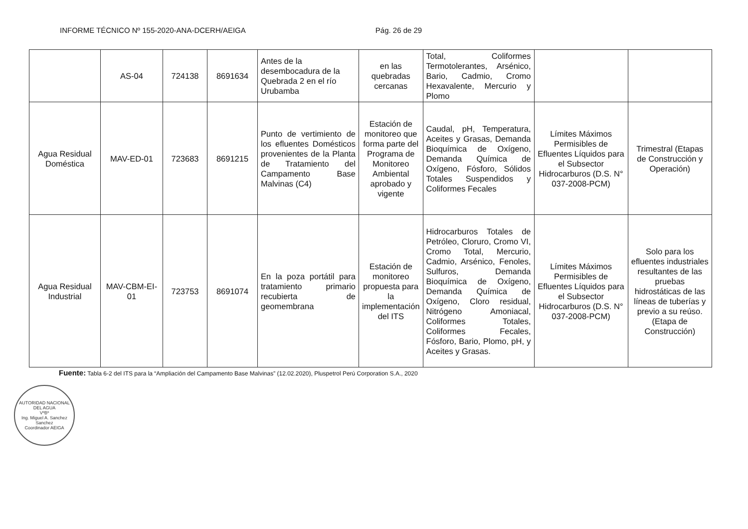INFORME TÉCNICO Nº 155-2020-ANA-DCERH/AEIGA Pág. 26 de 29
| | AS-04 | 724138 | 8691634 | Antes de la desembocadura de la Quebrada 2 en el río Urubamba | en las quebradas cercanas | Total, Coliformes Termotolerantes, Arsénico, Bario, Cadmio, Cromo Hexavalente, Mercurio y Plomo | | |
| Agua Residual Doméstica | MAV-ED-01 | 723683 | 8691215 | Punto de vertimiento de los efluentes Domésticos provenientes de la Planta de Tratamiento del Campamento Base Malvinas (C4) | Estación de monitoreo que forma parte del Programa de Monitoreo Ambiental aprobado y vigente | Caudal, pH, Temperatura, Aceites y Grasas, Demanda Bioquímica de Oxígeno, Demanda Química de Oxígeno, Fósforo, Sólidos Totales Suspendidos y Coliformes Fecales | Límites Máximos Permisibles de Efluentes Líquidos para el Subsector Hidrocarburos (D.S. N° 037-2008-PCM) | Trimestral (Etapas de Construcción y Operación) |
| Agua Residual Industrial | MAV-CBM-EI-01 | 723753 | 8691074 | En la poza portátil para tratamiento primario recubierta de geomembrana | Estación de monitoreo propuesta para la implementación del ITS | Hidrocarburos Totales de Petróleo, Cloruro, Cromo VI, Cromo Total, Mercurio, Cadmio, Arsénico, Fenoles, Sulfuros, Demanda Bioquímica de Oxígeno, Demanda Química de Oxígeno, Cloro residual, Nitrógeno Amoniacal, Coliformes Totales, Coliformes Fecales, Fósforo, Bario, Plomo, pH, y Aceites y Grasas. | Límites Máximos Permisibles de Efluentes Líquidos para el Subsector Hidrocarburos (D.S. N° 037-2008-PCM) | Solo para los efluentes industriales resultantes de las pruebas hidrostáticas de las líneas de tuberías y previo a su reúso. (Etapa de Construcción) |
Fuente: Tabla 6-2 del ITS para la “Ampliación del Campamento Base Malvinas” (12.02.2020), Pluspetrol Perú Corporation S.A., 2020
AUTORIDAD NACIONAL DEL AGUA
VºBº
Ing. Miguel A. Sanchez Sanchez
Coordinador AEIGA